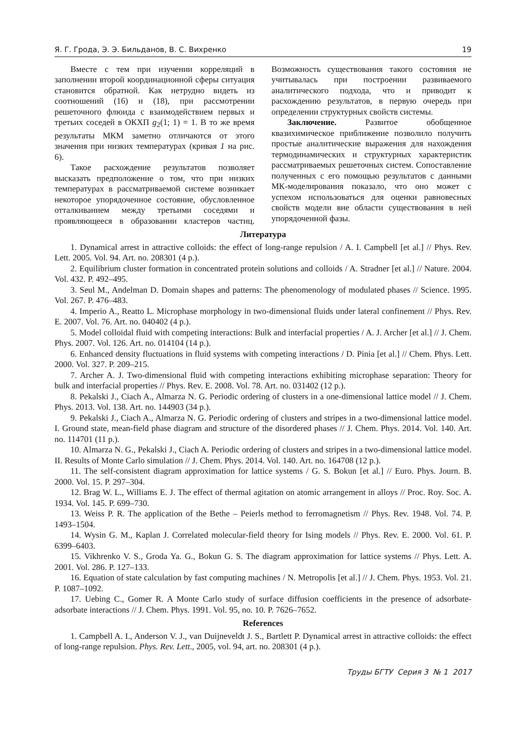Я. Г. Грода, Э. Э. Бильданов, В. С. Вихренко 19
Вместе с тем при изучении корреляций в заполнении второй координационной сферы ситуация становится обратной. Как нетрудно видеть из соотношений (16) и (18), при рассмотрении решеточного флюида с взаимодействием первых и третьих соседей в ОКХП g<sub>2</sub>(1; 1) = 1. В то же время результаты МКМ заметно отличаются от этого значения при низких температурах (кривая 1 на рис. 6).
Такое расхождение результатов позволяет высказать предположение о том, что при низких температурах в рассматриваемой системе возникает некоторое упорядоченное состояние, обусловленное отталкиванием между третьими соседями и проявляющееся в образовании кластеров частиц. Возможность существования такого состояния не учитывалась при построении развиваемого аналитического подхода, что и приводит к расхождению результатов, в первую очередь при определении структурных свойств системы.
Заключение. Развитое обобщенное квазихимическое приближение позволило получить простые аналитические выражения для нахождения термодинамических и структурных характеристик рассматриваемых решеточных систем. Сопоставление полученных с его помощью результатов с данными МК-моделирования показало, что оно может с успехом использоваться для оценки равновесных свойств модели вне области существования в ней упорядоченной фазы.
Литература
1. Dynamical arrest in attractive colloids: the effect of long-range repulsion / A. I. Campbell [et al.] // Phys. Rev. Lett. 2005. Vol. 94. Art. no. 208301 (4 p.).
2. Equilibrium cluster formation in concentrated protein solutions and colloids / A. Stradner [et al.] // Nature. 2004. Vol. 432. P. 492–495.
3. Seul M., Andelman D. Domain shapes and patterns: The phenomenology of modulated phases // Science. 1995. Vol. 267. P. 476–483.
4. Imperio A., Reatto L. Microphase morphology in two-dimensional fluids under lateral confinement // Phys. Rev. E. 2007. Vol. 76. Art. no. 040402 (4 p.).
5. Model colloidal fluid with competing interactions: Bulk and interfacial properties / A. J. Archer [et al.] // J. Chem. Phys. 2007. Vol. 126. Art. no. 014104 (14 p.).
6. Enhanced density fluctuations in fluid systems with competing interactions / D. Pinia [et al.] // Chem. Phys. Lett. 2000. Vol. 327. P. 209–215.
7. Archer A. J. Two-dimensional fluid with competing interactions exhibiting microphase separation: Theory for bulk and interfacial properties // Phys. Rev. E. 2008. Vol. 78. Art. no. 031402 (12 p.).
8. Pekalski J., Ciach A., Almarza N. G. Periodic ordering of clusters in a one-dimensional lattice model // J. Chem. Phys. 2013. Vol. 138. Art. no. 144903 (34 p.).
9. Pekalski J., Ciach A., Almarza N. G. Periodic ordering of clusters and stripes in a two-dimensional lattice model. I. Ground state, mean-field phase diagram and structure of the disordered phases // J. Chem. Phys. 2014. Vol. 140. Art. no. 114701 (11 p.).
10. Almarza N. G., Pekalski J., Ciach A. Periodic ordering of clusters and stripes in a two-dimensional lattice model. II. Results of Monte Carlo simulation // J. Chem. Phys. 2014. Vol. 140. Art. no. 164708 (12 p.).
11. The self-consistent diagram approximation for lattice systems / G. S. Bokun [et al.] // Euro. Phys. Journ. B. 2000. Vol. 15. P. 297–304.
12. Brag W. L., Williams E. J. The effect of thermal agitation on atomic arrangement in alloys // Proc. Roy. Soc. A. 1934. Vol. 145. P. 699–730.
13. Weiss P. R. The application of the Bethe – Peierls method to ferromagnetism // Phys. Rev. 1948. Vol. 74. P. 1493–1504.
14. Wysin G. M., Kaplan J. Correlated molecular-field theory for Ising models // Phys. Rev. E. 2000. Vol. 61. P. 6399–6403.
15. Vikhrenko V. S., Groda Ya. G., Bokun G. S. The diagram approximation for lattice systems // Phys. Lett. A. 2001. Vol. 286. P. 127–133.
16. Equation of state calculation by fast computing machines / N. Metropolis [et al.] // J. Chem. Phys. 1953. Vol. 21. P. 1087–1092.
17. Uebing C., Gomer R. A Monte Carlo study of surface diffusion coefficients in the presence of adsorbate-adsorbate interactions // J. Chem. Phys. 1991. Vol. 95, no. 10. P. 7626–7652.
References
1. Campbell A. I., Anderson V. J., van Duijneveldt J. S., Bartlett P. Dynamical arrest in attractive colloids: the effect of long-range repulsion. Phys. Rev. Lett., 2005, vol. 94, art. no. 208301 (4 p.).
Труды БГТУ Серия 3 № 1 2017